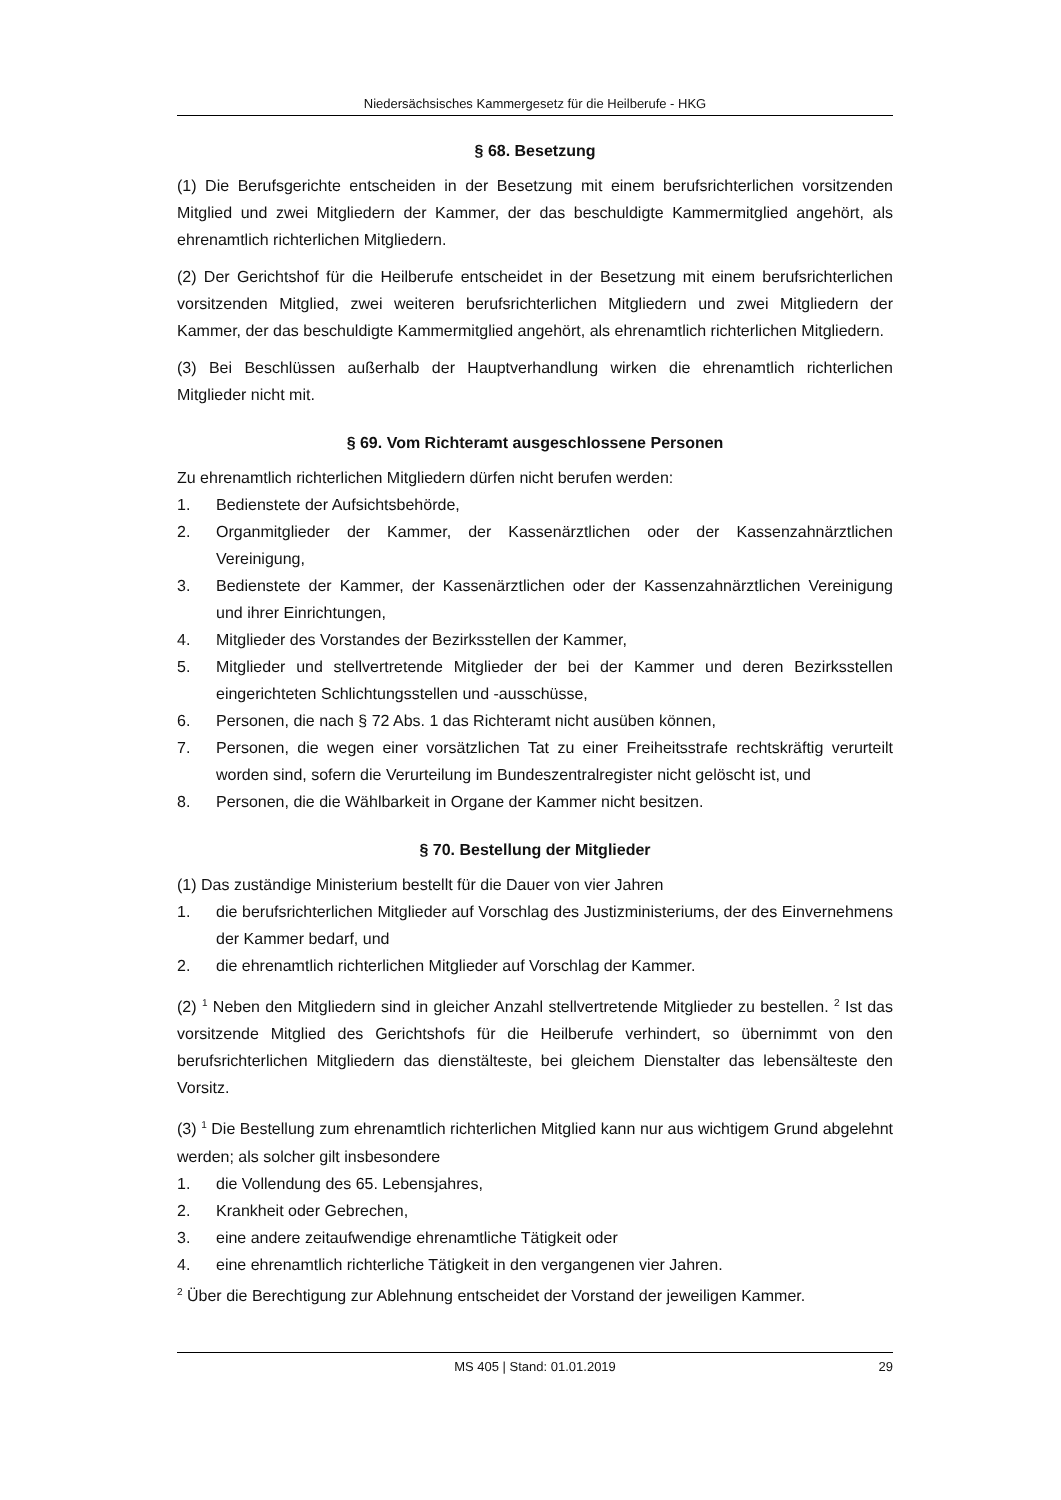Niedersächsisches Kammergesetz für die Heilberufe - HKG
§ 68. Besetzung
(1) Die Berufsgerichte entscheiden in der Besetzung mit einem berufsrichterlichen vorsitzenden Mitglied und zwei Mitgliedern der Kammer, der das beschuldigte Kammermitglied angehört, als ehrenamtlich richterlichen Mitgliedern.
(2) Der Gerichtshof für die Heilberufe entscheidet in der Besetzung mit einem berufsrichterlichen vorsitzenden Mitglied, zwei weiteren berufsrichterlichen Mitgliedern und zwei Mitgliedern der Kammer, der das beschuldigte Kammermitglied angehört, als ehrenamtlich richterlichen Mitgliedern.
(3) Bei Beschlüssen außerhalb der Hauptverhandlung wirken die ehrenamtlich richterlichen Mitglieder nicht mit.
§ 69. Vom Richteramt ausgeschlossene Personen
Zu ehrenamtlich richterlichen Mitgliedern dürfen nicht berufen werden:
1. Bedienstete der Aufsichtsbehörde,
2. Organmitglieder der Kammer, der Kassenärztlichen oder der Kassenzahnärztlichen Vereinigung,
3. Bedienstete der Kammer, der Kassenärztlichen oder der Kassenzahnärztlichen Vereinigung und ihrer Einrichtungen,
4. Mitglieder des Vorstandes der Bezirksstellen der Kammer,
5. Mitglieder und stellvertretende Mitglieder der bei der Kammer und deren Bezirksstellen eingerichteten Schlichtungsstellen und -ausschüsse,
6. Personen, die nach § 72 Abs. 1 das Richteramt nicht ausüben können,
7. Personen, die wegen einer vorsätzlichen Tat zu einer Freiheitsstrafe rechtskräftig verurteilt worden sind, sofern die Verurteilung im Bundeszentralregister nicht gelöscht ist, und
8. Personen, die die Wählbarkeit in Organe der Kammer nicht besitzen.
§ 70. Bestellung der Mitglieder
(1) Das zuständige Ministerium bestellt für die Dauer von vier Jahren
1. die berufsrichterlichen Mitglieder auf Vorschlag des Justizministeriums, der des Einvernehmens der Kammer bedarf, und
2. die ehrenamtlich richterlichen Mitglieder auf Vorschlag der Kammer.
(2) <sup>1</sup> Neben den Mitgliedern sind in gleicher Anzahl stellvertretende Mitglieder zu bestellen. <sup>2</sup> Ist das vorsitzende Mitglied des Gerichtshofs für die Heilberufe verhindert, so übernimmt von den berufsrichterlichen Mitgliedern das dienstälteste, bei gleichem Dienstalter das lebensälteste den Vorsitz.
(3) <sup>1</sup> Die Bestellung zum ehrenamtlich richterlichen Mitglied kann nur aus wichtigem Grund abgelehnt werden; als solcher gilt insbesondere
1. die Vollendung des 65. Lebensjahres,
2. Krankheit oder Gebrechen,
3. eine andere zeitaufwendige ehrenamtliche Tätigkeit oder
4. eine ehrenamtlich richterliche Tätigkeit in den vergangenen vier Jahren.
<sup>2</sup> Über die Berechtigung zur Ablehnung entscheidet der Vorstand der jeweiligen Kammer.
MS 405 | Stand: 01.01.2019 29